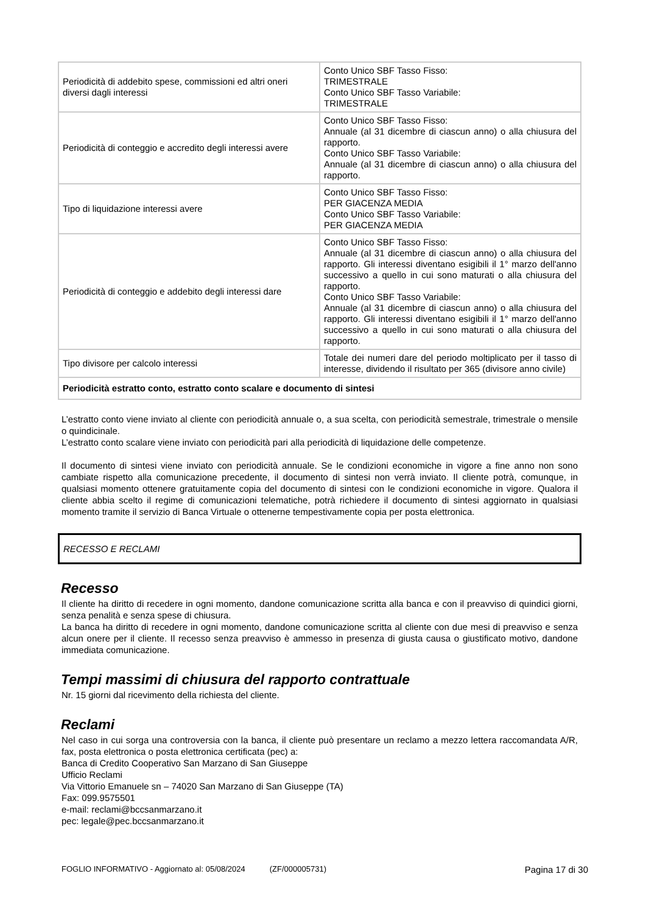| Periodicità di addebito spese, commissioni ed altri oneri diversi dagli interessi | Conto Unico SBF Tasso Fisso: TRIMESTRALE Conto Unico SBF Tasso Variabile: TRIMESTRALE |
| Periodicità di conteggio e accredito degli interessi avere | Conto Unico SBF Tasso Fisso: Annuale (al 31 dicembre di ciascun anno) o alla chiusura del rapporto. Conto Unico SBF Tasso Variabile: Annuale (al 31 dicembre di ciascun anno) o alla chiusura del rapporto. |
| Tipo di liquidazione interessi avere | Conto Unico SBF Tasso Fisso: PER GIACENZA MEDIA Conto Unico SBF Tasso Variabile: PER GIACENZA MEDIA |
| Periodicità di conteggio e addebito degli interessi dare | Conto Unico SBF Tasso Fisso: Annuale (al 31 dicembre di ciascun anno) o alla chiusura del rapporto. Gli interessi diventano esigibili il 1° marzo dell'anno successivo a quello in cui sono maturati o alla chiusura del rapporto. Conto Unico SBF Tasso Variabile: Annuale (al 31 dicembre di ciascun anno) o alla chiusura del rapporto. Gli interessi diventano esigibili il 1° marzo dell'anno successivo a quello in cui sono maturati o alla chiusura del rapporto. |
| Tipo divisore per calcolo interessi | Totale dei numeri dare del periodo moltiplicato per il tasso di interesse, dividendo il risultato per 365 (divisore anno civile) |
| Periodicità estratto conto, estratto conto scalare e documento di sintesi | |
L’estratto conto viene inviato al cliente con periodicità annuale o, a sua scelta, con periodicità semestrale, trimestrale o mensile o quindicinale.
L’estratto conto scalare viene inviato con periodicità pari alla periodicità di liquidazione delle competenze.
Il documento di sintesi viene inviato con periodicità annuale. Se le condizioni economiche in vigore a fine anno non sono cambiate rispetto alla comunicazione precedente, il documento di sintesi non verrà inviato. Il cliente potrà, comunque, in qualsiasi momento ottenere gratuitamente copia del documento di sintesi con le condizioni economiche in vigore. Qualora il cliente abbia scelto il regime di comunicazioni telematiche, potrà richiedere il documento di sintesi aggiornato in qualsiasi momento tramite il servizio di Banca Virtuale o ottenerne tempestivamente copia per posta elettronica.
RECESSO E RECLAMI
Recesso
Il cliente ha diritto di recedere in ogni momento, dandone comunicazione scritta alla banca e con il preavviso di quindici giorni, senza penalità e senza spese di chiusura.
La banca ha diritto di recedere in ogni momento, dandone comunicazione scritta al cliente con due mesi di preavviso e senza alcun onere per il cliente. Il recesso senza preavviso è ammesso in presenza di giusta causa o giustificato motivo, dandone immediata comunicazione.
Tempi massimi di chiusura del rapporto contrattuale
Nr. 15 giorni dal ricevimento della richiesta del cliente.
Reclami
Nel caso in cui sorga una controversia con la banca, il cliente può presentare un reclamo a mezzo lettera raccomandata A/R, fax, posta elettronica o posta elettronica certificata (pec) a:
Banca di Credito Cooperativo San Marzano di San Giuseppe
Ufficio Reclami
Via Vittorio Emanuele sn – 74020 San Marzano di San Giuseppe (TA)
Fax: 099.9575501
e-mail: reclami@bccsanmarzano.it
pec: legale@pec.bccsanmarzano.it
FOGLIO INFORMATIVO - Aggiornato al: 05/08/2024 (ZF/000005731) Pagina 17 di 30